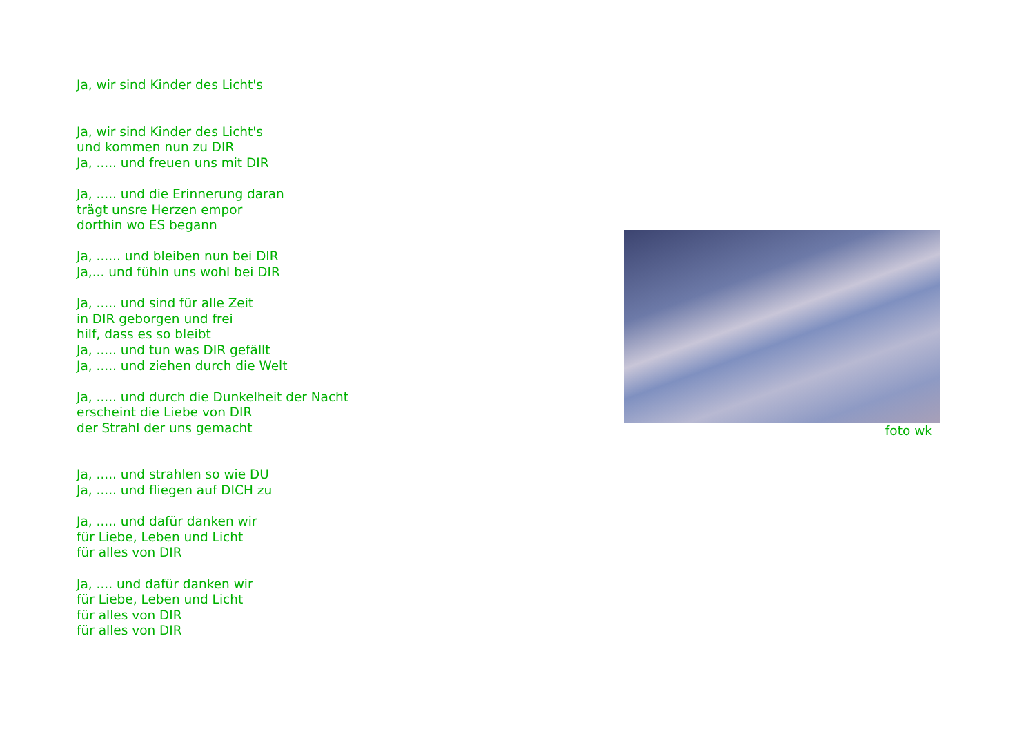Ja, wir sind Kinder des Licht's
Ja, wir sind Kinder des Licht's
und kommen nun zu DIR
Ja, ..... und freuen uns mit DIR
Ja, ..... und die Erinnerung daran
trägt unsre Herzen empor
dorthin wo ES begann
Ja, ...... und bleiben nun bei DIR
Ja,... und fühln uns wohl bei DIR
Ja, ..... und sind für alle Zeit
in DIR geborgen und frei
hilf, dass es so bleibt
Ja, ..... und tun was DIR gefällt
Ja, ..... und ziehen durch die Welt
Ja, ..... und durch die Dunkelheit der Nacht
erscheint die Liebe von DIR
der Strahl der uns gemacht
Ja, ..... und strahlen so wie DU
Ja, ..... und fliegen auf DICH zu
Ja, ..... und dafür danken wir
für Liebe, Leben und Licht
für alles von DIR
Ja, .... und dafür danken wir
für Liebe, Leben und Licht
für alles von DIR
für alles von DIR
foto wk